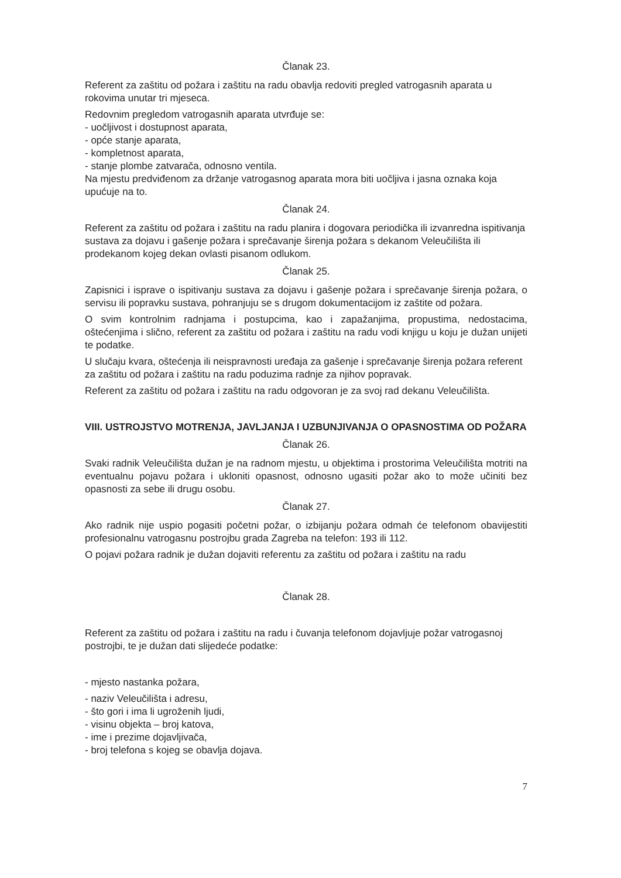Članak 23.
Referent za zaštitu od požara i zaštitu na radu obavlja redoviti pregled vatrogasnih aparata u rokovima unutar tri mjeseca.
Redovnim pregledom vatrogasnih aparata utvrđuje se:
- uočljivost i dostupnost aparata,
- opće stanje aparata,
- kompletnost aparata,
- stanje plombe zatvarača, odnosno ventila.
Na mjestu predviđenom za držanje vatrogasnog aparata mora biti uočljiva i jasna oznaka koja upućuje na to.
Članak 24.
Referent za zaštitu od požara i zaštitu na radu planira i dogovara periodička ili izvanredna ispitivanja sustava za dojavu i gašenje požara i sprečavanje širenja požara s dekanom Veleučilišta ili prodekanom kojeg dekan ovlasti pisanom odlukom.
Članak 25.
Zapisnici i isprave o ispitivanju sustava za dojavu i gašenje požara i sprečavanje širenja požara, o servisu ili popravku sustava, pohranjuju se s drugom dokumentacijom iz zaštite od požara.
O svim kontrolnim radnjama i postupcima, kao i zapažanjima, propustima, nedostacima, oštećenjima i slično, referent za zaštitu od požara i zaštitu na radu vodi knjigu u koju je dužan unijeti te podatke.
U slučaju kvara, oštećenja ili neispravnosti uređaja za gašenje i sprečavanje širenja požara referent za zaštitu od požara i zaštitu na radu poduzima radnje za njihov popravak.
Referent za zaštitu od požara i zaštitu na radu odgovoran je za svoj rad dekanu Veleučilišta.
VIII. USTROJSTVO MOTRENJA, JAVLJANJA I UZBUNJIVANJA O OPASNOSTIMA OD POŽARA
Članak 26.
Svaki radnik Veleučilišta dužan je na radnom mjestu, u objektima i prostorima Veleučilišta motriti na eventualnu pojavu požara i ukloniti opasnost, odnosno ugasiti požar ako to može učiniti bez opasnosti za sebe ili drugu osobu.
Članak 27.
Ako radnik nije uspio pogasiti početni požar, o izbijanju požara odmah će telefonom obavijestiti profesionalnu vatrogasnu postrojbu grada Zagreba na telefon: 193 ili 112.
O pojavi požara radnik je dužan dojaviti referentu za zaštitu od požara i zaštitu na radu
Članak 28.
Referent za zaštitu od požara i zaštitu na radu i čuvanja telefonom dojavljuje požar vatrogasnoj postrojbi, te je dužan dati slijedeće podatke:
- mjesto nastanka požara,
- naziv Veleučilišta i adresu,
- što gori i ima li ugroženih ljudi,
- visinu objekta – broj katova,
- ime i prezime dojavljivača,
- broj telefona s kojeg se obavlja dojava.
7